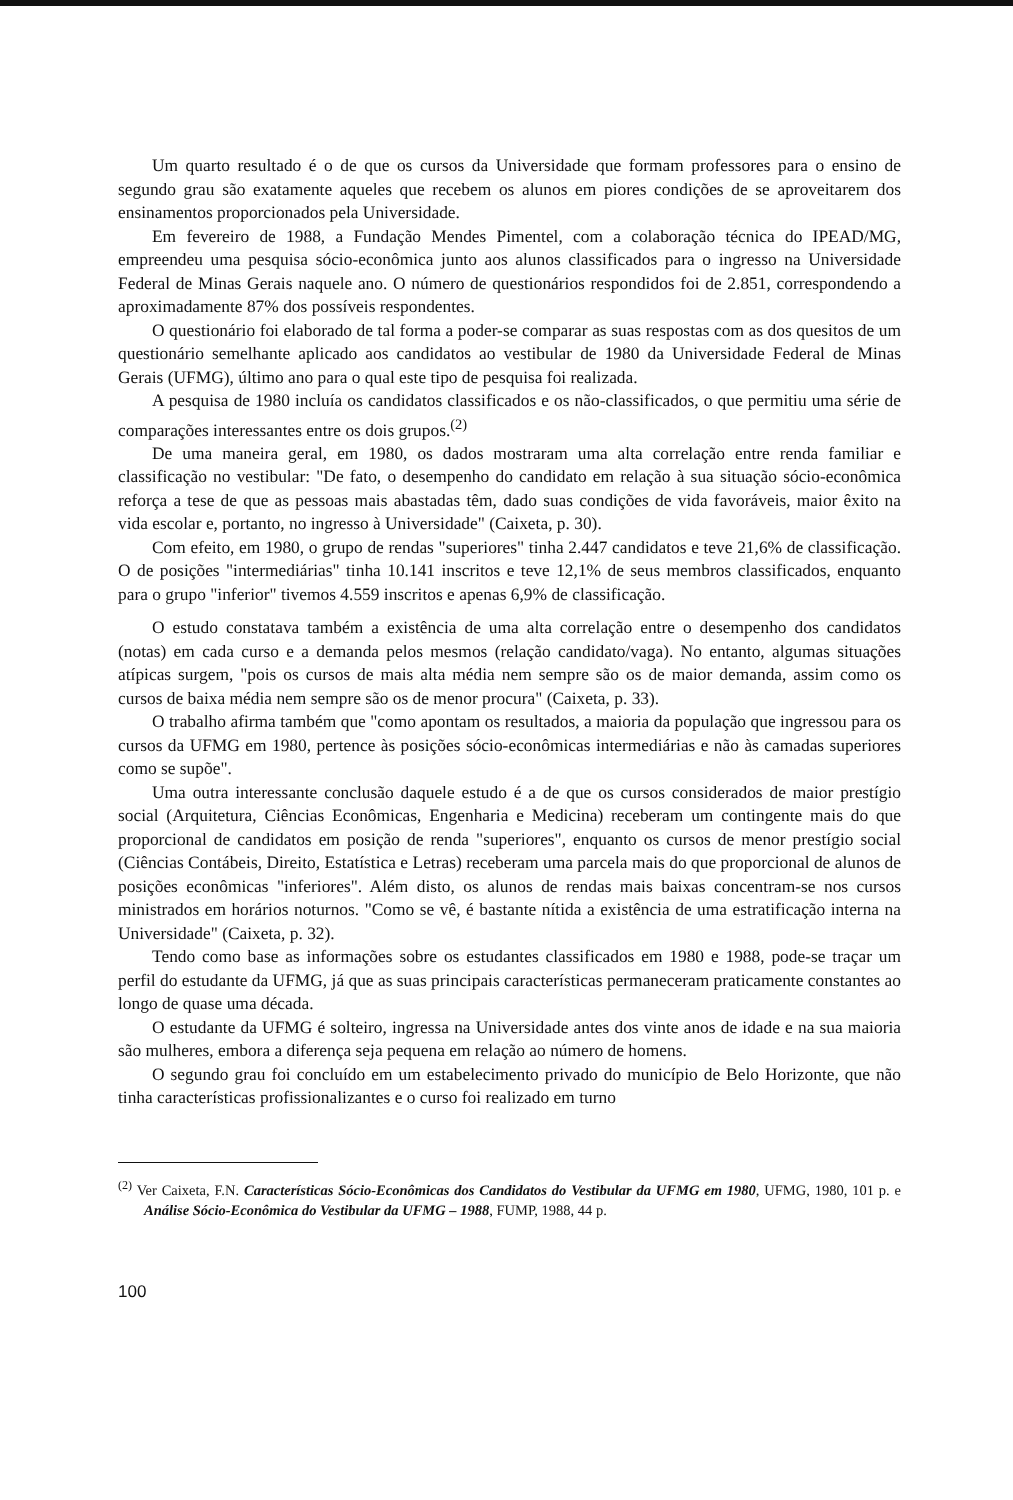Um quarto resultado é o de que os cursos da Universidade que formam professores para o ensino de segundo grau são exatamente aqueles que recebem os alunos em piores condições de se aproveitarem dos ensinamentos proporcionados pela Universidade.
Em fevereiro de 1988, a Fundação Mendes Pimentel, com a colaboração técnica do IPEAD/MG, empreendeu uma pesquisa sócio-econômica junto aos alunos classificados para o ingresso na Universidade Federal de Minas Gerais naquele ano. O número de questionários respondidos foi de 2.851, correspondendo a aproximadamente 87% dos possíveis respondentes.
O questionário foi elaborado de tal forma a poder-se comparar as suas respostas com as dos quesitos de um questionário semelhante aplicado aos candidatos ao vestibular de 1980 da Universidade Federal de Minas Gerais (UFMG), último ano para o qual este tipo de pesquisa foi realizada.
A pesquisa de 1980 incluía os candidatos classificados e os não-classificados, o que permitiu uma série de comparações interessantes entre os dois grupos.<sup>(2)</sup>
De uma maneira geral, em 1980, os dados mostraram uma alta correlação entre renda familiar e classificação no vestibular: "De fato, o desempenho do candidato em relação à sua situação sócio-econômica reforça a tese de que as pessoas mais abastadas têm, dado suas condições de vida favoráveis, maior êxito na vida escolar e, portanto, no ingresso à Universidade" (Caixeta, p. 30).
Com efeito, em 1980, o grupo de rendas "superiores" tinha 2.447 candidatos e teve 21,6% de classificação. O de posições "intermediárias" tinha 10.141 inscritos e teve 12,1% de seus membros classificados, enquanto para o grupo "inferior" tivemos 4.559 inscritos e apenas 6,9% de classificação.
O estudo constatava também a existência de uma alta correlação entre o desempenho dos candidatos (notas) em cada curso e a demanda pelos mesmos (relação candidato/vaga). No entanto, algumas situações atípicas surgem, "pois os cursos de mais alta média nem sempre são os de maior demanda, assim como os cursos de baixa média nem sempre são os de menor procura" (Caixeta, p. 33).
O trabalho afirma também que "como apontam os resultados, a maioria da população que ingressou para os cursos da UFMG em 1980, pertence às posições sócio-econômicas intermediárias e não às camadas superiores como se supõe".
Uma outra interessante conclusão daquele estudo é a de que os cursos considerados de maior prestígio social (Arquitetura, Ciências Econômicas, Engenharia e Medicina) receberam um contingente mais do que proporcional de candidatos em posição de renda "superiores", enquanto os cursos de menor prestígio social (Ciências Contábeis, Direito, Estatística e Letras) receberam uma parcela mais do que proporcional de alunos de posições econômicas "inferiores". Além disto, os alunos de rendas mais baixas concentram-se nos cursos ministrados em horários noturnos. "Como se vê, é bastante nítida a existência de uma estratificação interna na Universidade" (Caixeta, p. 32).
Tendo como base as informações sobre os estudantes classificados em 1980 e 1988, pode-se traçar um perfil do estudante da UFMG, já que as suas principais características permaneceram praticamente constantes ao longo de quase uma década.
O estudante da UFMG é solteiro, ingressa na Universidade antes dos vinte anos de idade e na sua maioria são mulheres, embora a diferença seja pequena em relação ao número de homens.
O segundo grau foi concluído em um estabelecimento privado do município de Belo Horizonte, que não tinha características profissionalizantes e o curso foi realizado em turno
<sup>(2)</sup> Ver Caixeta, F.N. Características Sócio-Econômicas dos Candidatos do Vestibular da UFMG em 1980, UFMG, 1980, 101 p. e Análise Sócio-Econômica do Vestibular da UFMG – 1988, FUMP, 1988, 44 p.
100